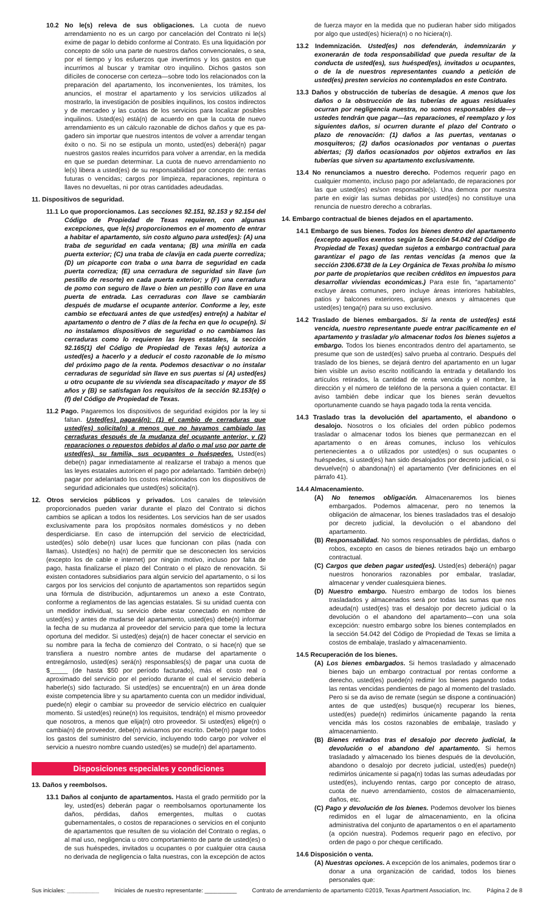10.2 No le(s) releva de sus obligaciones. La cuota de nuevo arrendamiento no es un cargo por cancelación del Contrato ni le(s) exime de pagar lo debido conforme al Contrato. Es una liquidación por concepto de sólo una parte de nuestros daños convencionales, o sea, por el tiempo y los esfuerzos que invertimos y los gastos en que incurrimos al buscar y tramitar otro inquilino. Dichos gastos son difíciles de conocerse con certeza—sobre todo los relacionados con la preparación del apartamento, los inconvenientes, los trámites, los anuncios, el mostrar el apartamento y los servicios utilizados al mostrarlo, la investigación de posibles inquilinos, los costos indirectos y de mercadeo y las cuotas de los servicios para localizar posibles inquilinos. Usted(es) está(n) de acuerdo en que la cuota de nuevo arrendamiento es un cálculo razonable de dichos daños y que es pa-gadero sin importar que nuestros intentos de volver a arrendar tengan éxito o no. Si no se estipula un monto, usted(es) deberá(n) pagar nuestros gastos reales incurridos para volver a arrendar, en la medida en que se puedan determinar. La cuota de nuevo arrendamiento no le(s) libera a usted(es) de su responsabilidad por concepto de: rentas futuras o vencidas; cargos por limpieza, reparaciones, repintura o llaves no devueltas, ni por otras cantidades adeudadas.
11. Dispositivos de seguridad.
11.1 Lo que proporcionamos. Las secciones 92.151, 92.153 y 92.154 del Código de Propiedad de Texas requieren, con algunas excepciones, que le(s) proporcionemos en el momento de entrar a habitar el apartamento, sin costo alguno para usted(es): (A) una traba de seguridad en cada ventana; (B) una mirilla en cada puerta exterior; (C) una traba de clavija en cada puerte corrediza; (D) un picaporte con traba o una barra de seguridad en cada puerta corrediza; (E) una cerradura de seguridad sin llave (un pestillo de resorte) en cada puerta exterior; y (F) una cerradura de pomo con seguro de llave o bien un pestillo con llave en una puerta de entrada. Las cerraduras con llave se cambiarán después de mudarse el ocupante anterior. Conforme a ley, este cambio se efectuará antes de que usted(es) entre(n) a habitar el apartamento o dentro de 7 días de la fecha en que lo ocupe(n). Si no instalamos dispositivos de seguridad o no cambiamos las cerraduras como lo requieren las leyes estatales, la sección 92.165(1) del Código de Propiedad de Texas le(s) autoriza a usted(es) a hacerlo y a deducir el costo razonable de lo mismo del próximo pago de la renta. Podemos desactivar o no instalar cerraduras de seguridad sin llave en sus puertas si (A) usted(es) u otro ocupante de su vivienda sea discapacitado y mayor de 55 años y (B) se satisfagan los requisitos de la sección 92.153(e) o (f) del Código de Propiedad de Texas.
11.2 Pago. Pagaremos los dispositivos de seguridad exigidos por la ley si faltan. Usted(es) pagará(n): (1) el cambio de cerraduras que usted(es) solicita(n) a menos que no hayamos cambiado las cerraduras después de la mudanza del ocupante anterior, y (2) reparaciones o repuestos debidos al daño o mal uso por parte de usted(es), su familia, sus ocupantes o huéspedes. Usted(es) debe(n) pagar inmediatamente al realizarse el trabajo a menos que las leyes estatales autoricen el pago por adelantado. También debe(n) pagar por adelantado los costos relacionados con los dispositivos de seguridad adicionales que usted(es) solicita(n).
12. Otros servicios públicos y privados. Los canales de televisión proporcionados pueden variar durante el plazo del Contrato si dichos cambios se aplican a todos los residentes. Los servicios han de ser usados exclusivamente para los propósitos normales domésticos y no deben desperdiciarse. En caso de interrupción del servicio de electricidad, usted(es) sólo debe(n) usar luces que funcionan con pilas (nada con llamas). Usted(es) no ha(n) de permitir que se desconecten los servicios (excepto los de cable e internet) por ningún motivo, incluso por falta de pago, hasta finalizarse el plazo del Contrato o el plazo de renovación. Si existen contadores subsidiarios para algún servicio del apartamento, o si los cargos por los servicios del conjunto de apartamentos son repartidos según una fórmula de distribución, adjuntaremos un anexo a este Contrato, conforme a reglamentos de las agencias estatales. Si su unidad cuenta con un medidor individual, su servicio debe estar conectado en nombre de usted(es) y antes de mudarse del apartamento, usted(es) debe(n) informar la fecha de su mudanza al proveedor del servicio para que tome la lectura oportuna del medidor. Si usted(es) deja(n) de hacer conectar el servicio en su nombre para la fecha de comienzo del Contrato, o si hace(n) que se transfiera a nuestro nombre antes de mudarse del apartamente o entregárnoslo, usted(es) será(n) responsables(s) de pagar una cuota de $_____ (de hasta $50 por período facturado), más el costo real o aproximado del servicio por el período durante el cual el servicio debería haberle(s) sido facturado. Si usted(es) se encuentra(n) en un área donde existe competencia libre y su apartamento cuenta con un medidor individual, puede(n) elegir o cambiar su proveedor de servicio eléctrico en cualquier momento. Si usted(es) reúne(n) los requisitos, tendrá(n) el mismo proveedor que nosotros, a menos que elija(n) otro proveedor. Si usted(es) elige(n) o cambia(n) de proveedor, debe(n) avisarnos por escrito. Debe(n) pagar todos los gastos del suministro del servicio, incluyendo todo cargo por volver el servicio a nuestro nombre cuando usted(es) se mude(n) del apartamento.
Disposiciones especiales y condiciones
13. Daños y reembolsos.
13.1 Daños al conjunto de apartamentos. Hasta el grado permitido por la ley, usted(es) deberán pagar o reembolsarnos oportunamente los daños, pérdidas, daños emergentes, multas o cuotas gubernamentales, o costos de reparaciones o servicios en el conjunto de apartamentos que resulten de su violación del Contrato o reglas, o al mal uso, negligencia u otro comportamiento de parte de usted(es) o de sus huéspedes, invitados u ocupantes o por cualquier otra causa no derivada de negligencia o falta nuestras, con la excepción de actos
de fuerza mayor en la medida que no pudieran haber sido mitigados por algo que usted(es) hiciera(n) o no hiciera(n).
13.2 Indemnización. Usted(es) nos defenderán, indemnizarán y exonerarán de toda responsabilidad que pueda resultar de la conducta de usted(es), sus huésped(es), invitados u ocupantes, o de la de nuestros representantes cuando a petición de usted(es) presten servicios no contemplados en este Contrato.
13.3 Daños y obstrucción de tuberías de desagüe. A menos que los daños o la obstrucción de las tuberías de aguas residuales ocurran por negligencia nuestra, no somos responsables de—y ustedes tendrán que pagar—las reparaciones, el reemplazo y los siguientes daños, si ocurren durante el plazo del Contrato o plazo de renovación: (1) daños a las puertas, ventanas o mosquiteros; (2) daños ocasionados por ventanas o puertas abiertas; (3) daños ocasionados por objetos extraños en las tuberías que sirven su apartamento exclusivamente.
13.4 No renunciamos a nuestro derecho. Podemos requerir pago en cualquier momento, incluso pago por adelantado, de reparaciones por las que usted(es) es/son responsable(s). Una demora por nuestra parte en exigir las sumas debidas por usted(es) no constituye una renuncia de nuestro derecho a cobrarlas.
14. Embargo contractual de bienes dejados en el apartamento.
14.1 Embargo de sus bienes. Todos los bienes dentro del apartamento (excepto aquellos exentos según la Sección 54.042 del Código de Propiedad de Texas) quedan sujetos a embargo contractual para garantizar el pago de las rentas vencidas (a menos que la sección 2306.6738 de la Ley Orgánica de Texas prohiba lo mismo por parte de propietarios que reciben créditos en impuestos para desarrollar viviendas económicas.) Para este fin, “apartamento” excluye áreas comunes, pero incluye áreas interiores habitables, patios y balcones exteriores, garajes anexos y almacenes que usted(es) tenga(n) para su uso exclusivo.
14.2 Traslado de bienes embargados. Si la renta de usted(es) está vencida, nuestro representante puede entrar pacíficamente en el apartamento y trasladar y/o almacenar todos los bienes sujetos a embargo. Todos los bienes encontrados dentro del apartamento, se presume que son de usted(es) salvo prueba al contrario. Después del traslado de los bienes, se dejará dentro del apartamento en un lugar bien visible un aviso escrito notificando la entrada y detallando los artículos retirados, la cantidad de renta vencida y el nombre, la dirección y el número de teléfono de la persona a quien contactar. El aviso también debe indicar que los bienes serán devueltos oportunamente cuando se haya pagado toda la renta vencida.
14.3 Traslado tras la devolución del apartamento, el abandono o desalojo. Nosotros o los oficiales del orden público podemos trasladar o almacenar todos los bienes que permanezcan en el apartamento o en áreas comunes, incluso los vehículos pertenecientes a o utilizados por usted(es) o sus ocupantes o huéspedes, si usted(es) han sido desalojados por decreto judicial, o si devuelve(n) o abandona(n) el apartamento (Ver definiciones en el párrafo 41).
14.4 Almacenamiento.
(A) No tenemos obligación. Almacenaremos los bienes embargados. Podemos almacenar, pero no tenemos la obligación de almacenar, los bienes trasladados tras el desalojo por decreto judicial, la devolución o el abandono del apartamento.
(B) Responsabilidad. No somos responsables de pérdidas, daños o robos, excepto en casos de bienes retirados bajo un embargo contractual.
(C) Cargos que deben pagar usted(es). Usted(es) deberá(n) pagar nuestros honorarios razonables por embalar, trasladar, almacenar y vender cualesquiera bienes.
(D) Nuestro embargo. Nuestro embargo de todos los bienes trasladados y almacenados será por todas las sumas que nos adeuda(n) usted(es) tras el desalojo por decreto judicial o la devolución o el abandono del apartamento—con una sola excepción: nuestro embargo sobre los bienes contemplados en la sección 54.042 del Código de Propiedad de Texas se limita a costos de embalaje, traslado y almacenamiento.
14.5 Recuperación de los bienes.
(A) Los bienes embargados. Si hemos trasladado y almacenado bienes bajo un embargo contractual por rentas conforme a derecho, usted(es) puede(n) redimir los bienes pagando todas las rentas vencidas pendientes de pago al momento del traslado. Pero si se da aviso de remate (según se dispone a continuación) antes de que usted(es) busque(n) recuperar los bienes, usted(es) puede(n) redimirlos únicamente pagando la renta vencida más los costos razonables de embalaje, traslado y almacenamiento.
(B) Bienes retirados tras el desalojo por decreto judicial, la devolución o el abandono del apartamento. Si hemos trasladado y almacenado los bienes después de la devolución, abandono o desalojo por decreto judicial, usted(es) puede(n) redimirlos únicamente si paga(n) todas las sumas adeudadas por usted(es), incluyendo rentas, cargo por concepto de atraso, cuota de nuevo arrendamiento, costos de almacenamiento, daños, etc.
(C) Pago y devolución de los bienes. Podemos devolver los bienes redimidos en el lugar de almacenamiento, en la oficina administrativa del conjunto de apartamentos o en el apartamento (a opción nuestra). Podemos requerir pago en efectivo, por orden de pago o por cheque certificado.
14.6 Disposición o venta.
(A) Nuestras opciones. A excepción de los animales, podemos tirar o donar a una organización de caridad, todos los bienes personales que:
Sus iniciales: __________ Iniciales de nuestro representante: __________ Contrato de arrendamiento de apartamento ©2019, Texas Apartment Association, Inc. Página 2 de 8